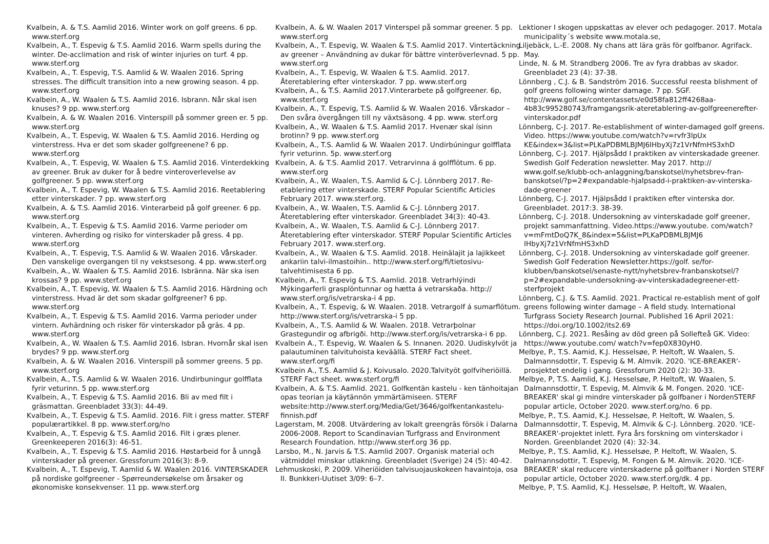Kvalbein, A. & T.S. Aamlid 2016. Winter work on golf greens. 6 pp. www.sterf.org
Kvalbein, A., T. Espevig & T.S. Aamlid 2016. Warm spells during the winter. De-acclimation and risk of winter injuries on turf. 4 pp. www.sterf.org
Kvalbein, A., T. Espevig, T.S. Aamlid & W. Waalen 2016. Spring stresses. The difficult transition into a new growing season. 4 pp. www.sterf.org
Kvalbein, A., W. Waalen & T.S. Aamlid 2016. Isbrann. Når skal isen knuses? 9 pp. www.sterf.org
Kvalbein, A. & W. Waalen 2016. Vinterspill på sommer green er. 5 pp. www.sterf.org
Kvalbein, A., T. Espevig, W. Waalen & T.S. Aamlid 2016. Herding og vinterstress. Hva er det som skader golfgreenene? 6 pp. www.sterf.org
Kvalbein, A., T. Espevig, W. Waalen & T.S. Aamlid 2016. Vinterdekking av greener. Bruk av duker for å bedre vinteroverle­velse av golfgreener. 5 pp. www.sterf.org
Kvalbein, A., T. Espevig, W. Waalen & T.S. Aamlid 2016. Reetablering etter vinterskader. 7 pp. www.sterf.org
Kvalbein, A. & T.S. Aamlid 2016. Vinterarbeid på golf greener. 6 pp. www.sterf.org
Kvalbein, A., T. Espevig & T.S. Aamlid 2016. Varme perioder om vinteren. Avherding og risiko for vinterskader på gress. 4 pp. www.sterf.org
Kvalbein, A., T. Espevig, T.S. Aamlid & W. Waalen 2016. Vårskader. Den vanskelige overgangen til ny vekstsesong. 4 pp. www.sterf.org
Kvalbein, A., W. Waalen & T.S. Aamlid 2016. Isbränna. När ska isen krossas? 9 pp. www.sterf.org
Kvalbein, A., T. Espevig, W. Waalen & T.S. Aamlid 2016. Härdning och vinterstress. Hvad är det som skadar golfgreener? 6 pp. www.sterf.org
Kvalbein, A., T. Espevig & T.S. Aamlid 2016. Varma perioder under vintern. Avhärdning och risker för vinterskador på gräs. 4 pp. www.sterf.org
Kvalbein, A., W. Waalen & T.S. Aamlid 2016. Isbran. Hvornår skal isen brydes? 9 pp. www.sterf.org
Kvalbein, A. & W. Waalen 2016. Vinterspill på sommer greens. 5 pp. www.sterf.org
Kvalbein, A., T.S. Aamlid & W. Waalen 2016. Undir­buningur golfflata fyrir veturinn. 5 pp. www.sterf.org
Kvalbein, A., T. Espevig & T.S. Aamlid 2016. Bli av med filt i gräsmattan. Greenbladet 33(3): 44-49.
Kvalbein, A., T. Espevig & T.S. Aamlid. 2016. Filt i gress matter. STERF populærartikkel. 8 pp. www.sterf.org/no
Kvalbein, A., T. Espevig & T.S. Aamlid 2016. Filt i græs plener. Greenkeeperen 2016(3): 46-51.
Kvalbein, A., T. Espevig & T.S. Aamlid 2016. Høstarbeid for å unngå vinterskader på greener. Gressforum 2016(3): 8-9.
Kvalbein, A., T. Espevig, T. Aamlid & W. Waalen 2016. VINTERSKADER på nordiske golfgreener - Spørreundersøkelse om årsaker og økonomiske konsekvenser. 11 pp. www.sterf.org
Kvalbein, A. & W. Waalen 2017 Vinterspel på sommar greener. 5 pp. www.sterf.org
Kvalbein, A., T. Espevig, W. Waalen & T.S. Aamlid 2017. Vintertäckning av greener – Användning av dukar för bättre vin­teröverlevnad. 5 pp. www.sterf.org
Kvalbein, A., T. Espevig, W. Waalen & T.S. Aamlid. 2017. Återetablering efter vinterskador. 7 pp. www.sterf.org
Kvalbein, A., & T.S. Aamlid 2017.Vinterarbete på golfgreener. 6p, www.sterf.org
Kvalbein, A., T. Espevig, T.S. Aamlid & W. Waalen 2016. Vårskador – Den svåra övergången till ny växtsäsong. 4 pp. www. sterf.org
Kvalbein, A., W. Waalen & T.S. Aamlid 2017. Hvenær skal ísinn brotinn? 9 pp. www.sterf.org
Kvalbein, A., T.S. Aamlid & W. Waalen 2017. Undirbúningur golfflata fyrir veturinn. 5p. www.sterf.org
Kvalbein, A. & T.S. Aamlid 2017. Vetrarvinna á golfflötum. 6 pp. www.sterf.org
Kvalbein, A., W. Waalen, T.S. Aamlid & C-J. Lönnberg 2017. Re-etablering etter vinterskade. STERF Popular Scientific Articles February 2017. www.sterf.org.
Kvalbein, A., W. Waalen, T.S. Aamlid & C-J. Lönnberg 2017. Återetablering efter vinterskador. Greenbladet 34(3): 40-43.
Kvalbein, A., W. Waalen, T.S. Aamlid & C-J. Lönnberg 2017. Återetablering efter vinterskador. STERF Popular Scientific Articles February 2017. www.sterf.org.
Kvalbein, A., W. Waalen & T.S. Aamlid. 2018. Heinälajit ja lajikkeet ankariin talvi-ilmastoihin.. http://www.sterf.org/fi/tieto­sivu-talvehtimisesta 6 pp.
Kvalbein, A., T. Espevig & T.S. Aamlid. 2018. Vetrarhlýindi Mýkingarferli grasplöntunnar og hætta á vetrarskaða. http:// www.sterf.org/is/vetrarska-i 4 pp.
Kvalbein, A., T. Espevig, & W. Waalen. 2018. Vetrargolf á sumarflötum. http://www.sterf.org/is/vetrarska-i 5 pp.
Kvalbein, A., T.S. Aamlid & W. Waalen. 2018. Vetrarþolnar Grastegundir og afbrigði. http://www.sterf.org/is/vetrarska-i 6 pp.
Kvalbein A., T. Espevig, W. Waalen & S. Innanen. 2020. Uudiskylvöt ja palautuminen talvituhoista keväällä. STERF Fact sheet. www.sterf.org/fi
Kvalbein A., T.S. Aamlid & J. Koivusalo. 2020.Talvityöt golfvi­heriöillä. STERF Fact sheet. www.sterf.org/fi
Kvalbein, A. & T.S. Aamlid. 2021. Golfkentän kastelu - ken tänhoitajan opas teorian ja käytännön ymmärtämiseen. STERF website:http://www.sterf.org/Media/Get/3646/golfkentan­kastelu-finnish.pdf
Lagerstam, M. 2008. Utvärdering av lokalt greengräs försök i Dalarna 2006-2008. Report to Scandinavian Turfgrass and Environment Research Foundation. http://www.sterf.org 36 pp.
Larsbo, M., N. Jarvis & T.S. Aamlid 2007. Organisk material och vätmiddel minskar utlakning. Greenbladet (Sverige) 24 (5): 40-42.
Lehmuskoski, P. 2009. Viheriöiden talvisuojauskokeen havaintoja, osa II. Bunkkeri-Uutiset 3/09: 6–7.
Lektioner I skogen uppskattas av elever och pedagoger. 2017. Motala municipality´s website www.motala.se,
Liljebäck, L.-E. 2008. Ny chans att lära gräs för golfbanor. Agrifack. May.
Linde, N. & M. Strandberg 2006. Tre av fyra drabbas av skador. Greenbladet 23 (4): 37-38.
Lönnberg , C.J. & B. Sandström 2016. Successful reesta blishment of golf greens following winter damage. 7 pp. SGF. http://www.golf.se/contentassets/e0d58fa812ff4268aa­4b83c995280743/framgangsrik-ateretablering-av-golfgreener­efter-vinterskador.pdf
Lönnberg, C-J. 2017. Re-establishment of winter-damaged golf greens. Video. https://www.youtube.com/watch?v=rvfr3lpUx KE&index=3&list=PLKaPDBMLBJMJ6IHbyXj7z1VrNfmHS3xhD
Lönnberg, C-J. 2017. Hjälpsådd I praktiken av vinterskadade greener. Swedish Golf Federation newsletter. May 2017. http:// www.golf.se/klubb-och-anlaggning/banskotsel/nyhetsbrev-fran­banskotsel/?p=2#expandable-hjalpsadd-i-praktiken-av-vinterska­dade-greener
Lönnberg, C-J. 2017. Hjälpsådd I praktiken efter vinterska dor. Greenbladet. 2017:3. 38-39.
Lönnberg, C-J. 2018. Undersokning av vinterskadade golf greener, projekt sammanfattning. Video.https://www.youtube. com/watch?v=mFmtDoQ7K_8&index=5&list=PLKaPDBMLBJMJ6 IHbyXj7z1VrNfmHS3xhD
Lönnberg, C-J. 2018. Undersokning av vinterskadade golf greener. Swedish Golf Federation Newsletter.https://golf. se/for-klubben/banskotsel/senaste-nytt/nyhetsbrev-fran­banskotsel/?p=2#expandable-undersokning-av-vinterskadade­greener-ett-sterfprojekt
Lönnberg, C.J. & T.S. Aamlid. 2021. Practical re-establish ment of golf greens following winter damage – A field study. International Turfgrass Society Research Journal. Published 16 April 2021: https://doi.org/10.1002/its2.69
Lönnberg, C.J. 2021. Resåing av död green på Sollefteå GK. Video: https://www.youtube.com/ watch?v=fep0X830yH0.
Melbye, P., T.S. Aamid, K.J. Hesselsøe, P. Heltoft, W. Waalen, S. Dalmannsdottir, T. Espevig & M. Almvik. 2020. 'ICE-BREAKER'-prosjektet endelig i gang. Gressforum 2020 (2): 30-33.
Melbye, P, T.S. Aamlid, K.J. Hesselsøe, P. Heltoft, W. Waalen, S. Dalmannsdottir, T. Espevig, M. Almvik & M. Fongen. 2020. 'ICE-BREAKER' skal gi mindre vinterskader på golfbaner i NordenSTERF popular article, October 2020. www.sterf.org/no. 6 pp.
Melbye, P., T.S. Aamid, K.J. Hesselsøe, P. Heltoft, W. Waalen, S. Dalmannsdottir, T. Espevig, M. Almvik & C-J. Lönnberg. 2020. 'ICE-BREAKER'-projektet inlett. Fyra års forskning om vinterskador i Norden. Greenblandet 2020 (4): 32-34.
Melbye, P., T.S. Aamlid, K.J. Hesselsøe, P. Heltoft, W. Waalen, S. Dalmannsdottir, T. Espevig, M. Fongen & M. Almvik. 2020. 'ICE-BREAKER' skal reducere vinterskaderne på golfbaner i Norden STERF popular article, October 2020. www.sterf.org/dk. 4 pp.
Melbye, P, T.S. Aamlid, K.J. Hesselsøe, P. Heltoft, W. Waalen,